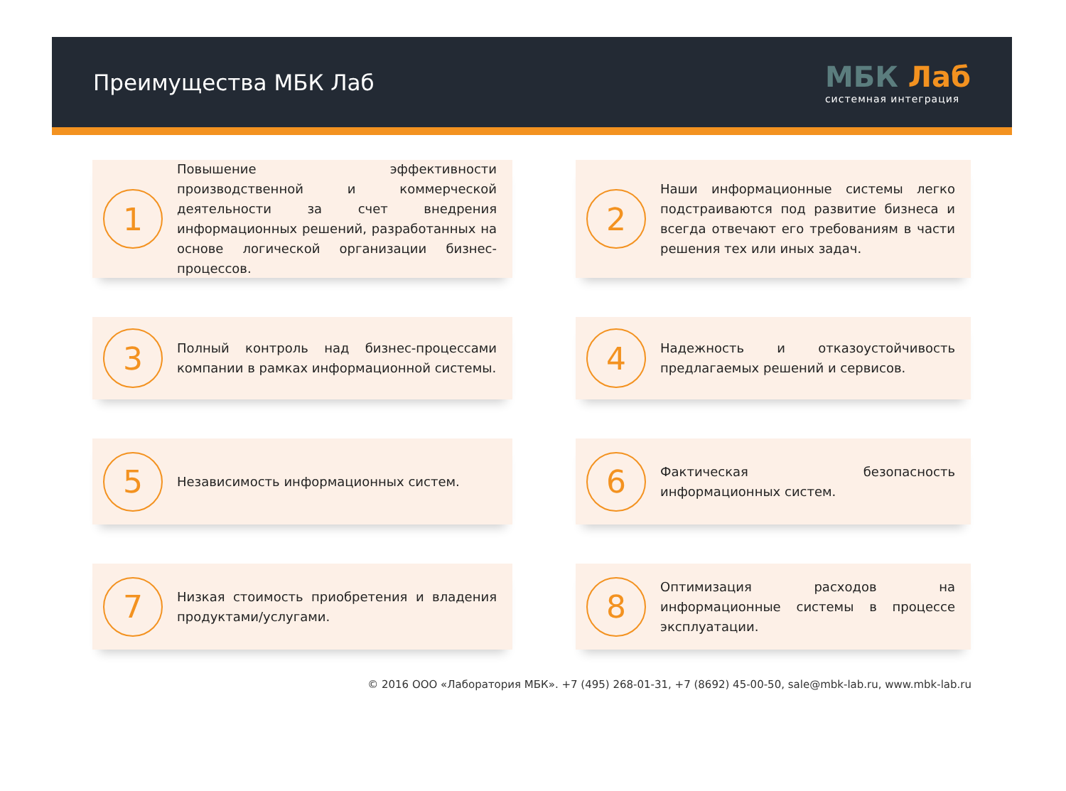Преимущества МБК Лаб
МБК Лаб
системная интеграция
1
Повышение эффективности производственной и коммерческой деятельности за счет внедрения информационных решений, разработанных на основе логической организации бизнес-процессов.
2
Наши информационные системы легко подстраиваются под развитие бизнеса и всегда отвечают его требованиям в части решения тех или иных задач.
3
Полный контроль над бизнес-процессами компании в рамках информационной системы.
4
Надежность и отказоустойчивость предлагаемых решений и сервисов.
5
Независимость информационных систем.
6
Фактическая безопасность информационных систем.
7
Низкая стоимость приобретения и владения продуктами/услугами.
8
Оптимизация расходов на информационные системы в процессе эксплуатации.
© 2016 ООО «Лаборатория МБК». +7 (495) 268-01-31, +7 (8692) 45-00-50, sale@mbk-lab.ru, www.mbk-lab.ru